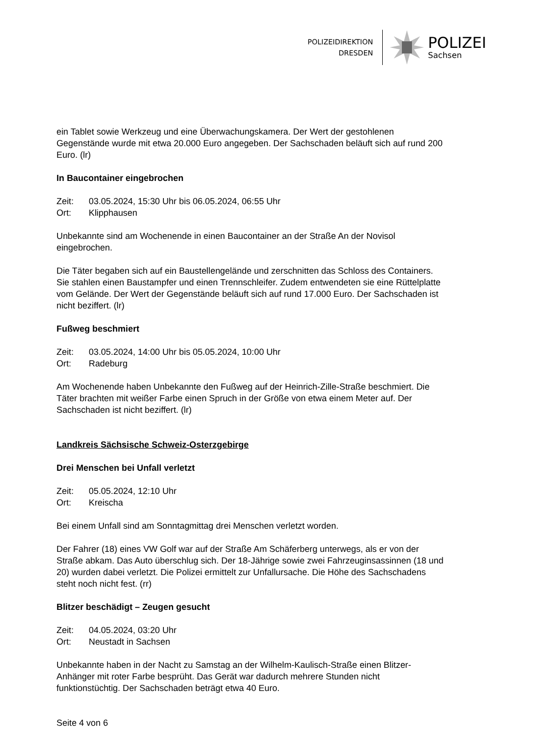POLIZEIDIREKTION
DRESDEN
POLIZEI
Sachsen
ein Tablet sowie Werkzeug und eine Überwachungskamera. Der Wert der gestohlenen Gegenstände wurde mit etwa 20.000 Euro angegeben. Der Sachschaden beläuft sich auf rund 200 Euro. (lr)
In Baucontainer eingebrochen
Zeit: 03.05.2024, 15:30 Uhr bis 06.05.2024, 06:55 Uhr
Ort: Klipphausen
Unbekannte sind am Wochenende in einen Baucontainer an der Straße An der Novisol eingebrochen.
Die Täter begaben sich auf ein Baustellengelände und zerschnitten das Schloss des Containers. Sie stahlen einen Baustampfer und einen Trennschleifer. Zudem entwendeten sie eine Rüttelplatte vom Gelände. Der Wert der Gegenstände beläuft sich auf rund 17.000 Euro. Der Sachschaden ist nicht beziffert. (lr)
Fußweg beschmiert
Zeit: 03.05.2024, 14:00 Uhr bis 05.05.2024, 10:00 Uhr
Ort: Radeburg
Am Wochenende haben Unbekannte den Fußweg auf der Heinrich-Zille-Straße beschmiert. Die Täter brachten mit weißer Farbe einen Spruch in der Größe von etwa einem Meter auf. Der Sachschaden ist nicht beziffert. (lr)
Landkreis Sächsische Schweiz-Osterzgebirge
Drei Menschen bei Unfall verletzt
Zeit: 05.05.2024, 12:10 Uhr
Ort: Kreischa
Bei einem Unfall sind am Sonntagmittag drei Menschen verletzt worden.
Der Fahrer (18) eines VW Golf war auf der Straße Am Schäferberg unterwegs, als er von der Straße abkam. Das Auto überschlug sich. Der 18-Jährige sowie zwei Fahrzeuginsassinnen (18 und 20) wurden dabei verletzt. Die Polizei ermittelt zur Unfallursache. Die Höhe des Sachschadens steht noch nicht fest. (rr)
Blitzer beschädigt – Zeugen gesucht
Zeit: 04.05.2024, 03:20 Uhr
Ort: Neustadt in Sachsen
Unbekannte haben in der Nacht zu Samstag an der Wilhelm-Kaulisch-Straße einen Blitzer-Anhänger mit roter Farbe besprüht. Das Gerät war dadurch mehrere Stunden nicht funktionstüchtig. Der Sachschaden beträgt etwa 40 Euro.
Seite 4 von 6